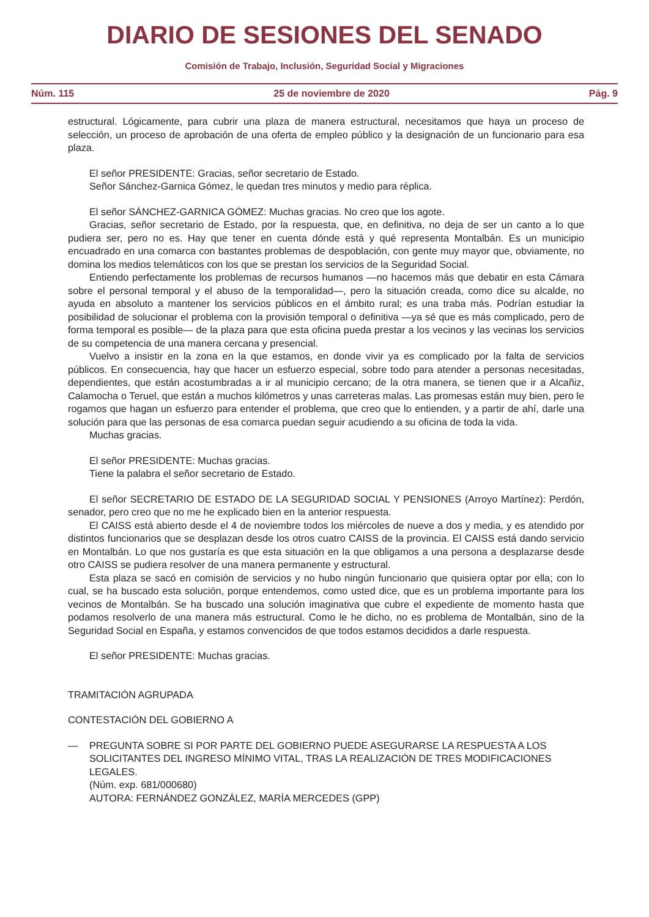DIARIO DE SESIONES DEL SENADO
Comisión de Trabajo, Inclusión, Seguridad Social y Migraciones
Núm. 115 25 de noviembre de 2020 Pág. 9
estructural. Lógicamente, para cubrir una plaza de manera estructural, necesitamos que haya un proceso de selección, un proceso de aprobación de una oferta de empleo público y la designación de un funcionario para esa plaza.
El señor PRESIDENTE: Gracias, señor secretario de Estado.
Señor Sánchez-Garnica Gómez, le quedan tres minutos y medio para réplica.
El señor SÁNCHEZ-GARNICA GÓMEZ: Muchas gracias. No creo que los agote.
Gracias, señor secretario de Estado, por la respuesta, que, en definitiva, no deja de ser un canto a lo que pudiera ser, pero no es. Hay que tener en cuenta dónde está y qué representa Montalbán. Es un municipio encuadrado en una comarca con bastantes problemas de despoblación, con gente muy mayor que, obviamente, no domina los medios telemáticos con los que se prestan los servicios de la Seguridad Social.
Entiendo perfectamente los problemas de recursos humanos —no hacemos más que debatir en esta Cámara sobre el personal temporal y el abuso de la temporalidad—, pero la situación creada, como dice su alcalde, no ayuda en absoluto a mantener los servicios públicos en el ámbito rural; es una traba más. Podrían estudiar la posibilidad de solucionar el problema con la provisión temporal o definitiva —ya sé que es más complicado, pero de forma temporal es posible— de la plaza para que esta oficina pueda prestar a los vecinos y las vecinas los servicios de su competencia de una manera cercana y presencial.
Vuelvo a insistir en la zona en la que estamos, en donde vivir ya es complicado por la falta de servicios públicos. En consecuencia, hay que hacer un esfuerzo especial, sobre todo para atender a personas necesitadas, dependientes, que están acostumbradas a ir al municipio cercano; de la otra manera, se tienen que ir a Alcañiz, Calamocha o Teruel, que están a muchos kilómetros y unas carreteras malas. Las promesas están muy bien, pero le rogamos que hagan un esfuerzo para entender el problema, que creo que lo entienden, y a partir de ahí, darle una solución para que las personas de esa comarca puedan seguir acudiendo a su oficina de toda la vida.
Muchas gracias.
El señor PRESIDENTE: Muchas gracias.
Tiene la palabra el señor secretario de Estado.
El señor SECRETARIO DE ESTADO DE LA SEGURIDAD SOCIAL Y PENSIONES (Arroyo Martínez): Perdón, senador, pero creo que no me he explicado bien en la anterior respuesta.
El CAISS está abierto desde el 4 de noviembre todos los miércoles de nueve a dos y media, y es atendido por distintos funcionarios que se desplazan desde los otros cuatro CAISS de la provincia. El CAISS está dando servicio en Montalbán. Lo que nos gustaría es que esta situación en la que obligamos a una persona a desplazarse desde otro CAISS se pudiera resolver de una manera permanente y estructural.
Esta plaza se sacó en comisión de servicios y no hubo ningún funcionario que quisiera optar por ella; con lo cual, se ha buscado esta solución, porque entendemos, como usted dice, que es un problema importante para los vecinos de Montalbán. Se ha buscado una solución imaginativa que cubre el expediente de momento hasta que podamos resolverlo de una manera más estructural. Como le he dicho, no es problema de Montalbán, sino de la Seguridad Social en España, y estamos convencidos de que todos estamos decididos a darle respuesta.
El señor PRESIDENTE: Muchas gracias.
TRAMITACIÓN AGRUPADA
CONTESTACIÓN DEL GOBIERNO A
— PREGUNTA SOBRE SI POR PARTE DEL GOBIERNO PUEDE ASEGURARSE LA RESPUESTA A LOS SOLICITANTES DEL INGRESO MÍNIMO VITAL, TRAS LA REALIZACIÓN DE TRES MODIFICACIONES LEGALES.
(Núm. exp. 681/000680)
AUTORA: FERNÁNDEZ GONZÁLEZ, MARÍA MERCEDES (GPP)